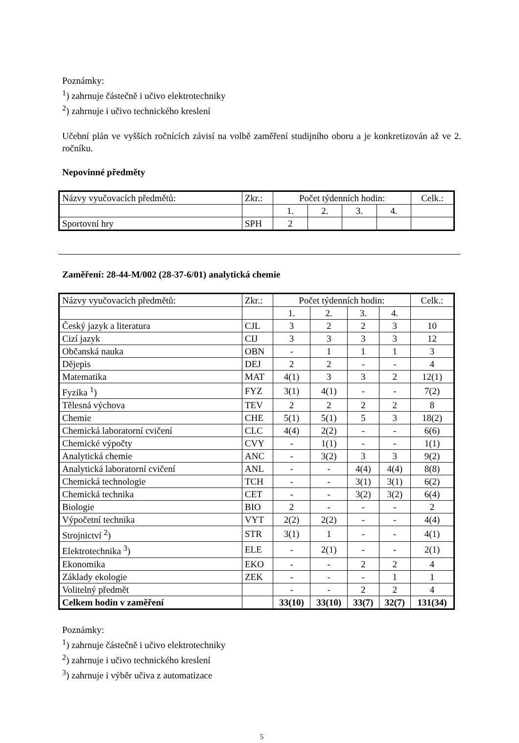Poznámky:
<sup>1</sup>) zahrnuje částečně i učivo elektrotechniky
<sup>2</sup>) zahrnuje i učivo technického kreslení
Učební plán ve vyšších ročnících závisí na volbě zaměření studijního oboru a je konkretizován až ve 2. ročníku.
Nepovinné předměty
| Názvy vyučovacích předmětů: | Zkr.: | Počet týdenních hodin: | | | | Celk.: |
| | | 1. | 2. | 3. | 4. | |
| Sportovní hry | SPH | 2 | | | | |
Zaměření: 28-44-M/002 (28-37-6/01) analytická chemie
| Názvy vyučovacích předmětů: | Zkr.: | Počet týdenních hodin: | | | | Celk.: |
| | | 1. | 2. | 3. | 4. | |
| Český jazyk a literatura | CJL | 3 | 2 | 2 | 3 | 10 |
| Cizí jazyk | CIJ | 3 | 3 | 3 | 3 | 12 |
| Občanská nauka | OBN | - | 1 | 1 | 1 | 3 |
| Dějepis | DEJ | 2 | 2 | - | - | 4 |
| Matematika | MAT | 4(1) | 3 | 3 | 2 | 12(1) |
| Fyzika <sup>1</sup>) | FYZ | 3(1) | 4(1) | - | - | 7(2) |
| Tělesná výchova | TEV | 2 | 2 | 2 | 2 | 8 |
| Chemie | CHE | 5(1) | 5(1) | 5 | 3 | 18(2) |
| Chemická laboratorní cvičení | CLC | 4(4) | 2(2) | - | - | 6(6) |
| Chemické výpočty | CVY | - | 1(1) | - | - | 1(1) |
| Analytická chemie | ANC | - | 3(2) | 3 | 3 | 9(2) |
| Analytická laboratorní cvičení | ANL | - | - | 4(4) | 4(4) | 8(8) |
| Chemická technologie | TCH | - | - | 3(1) | 3(1) | 6(2) |
| Chemická technika | CET | - | - | 3(2) | 3(2) | 6(4) |
| Biologie | BIO | 2 | - | - | - | 2 |
| Výpočetní technika | VYT | 2(2) | 2(2) | - | - | 4(4) |
| Strojnictví <sup>2</sup>) | STR | 3(1) | 1 | - | - | 4(1) |
| Elektrotechnika <sup>3</sup>) | ELE | - | 2(1) | - | - | 2(1) |
| Ekonomika | EKO | - | - | 2 | 2 | 4 |
| Základy ekologie | ZEK | - | - | - | 1 | 1 |
| Volitelný předmět | | - | - | 2 | 2 | 4 |
| Celkem hodin v zaměření | | 33(10) | 33(10) | 33(7) | 32(7) | 131(34) |
Poznámky:
<sup>1</sup>) zahrnuje částečně i učivo elektrotechniky
<sup>2</sup>) zahrnuje i učivo technického kreslení
<sup>3</sup>) zahrnuje i výběr učiva z automatizace
5